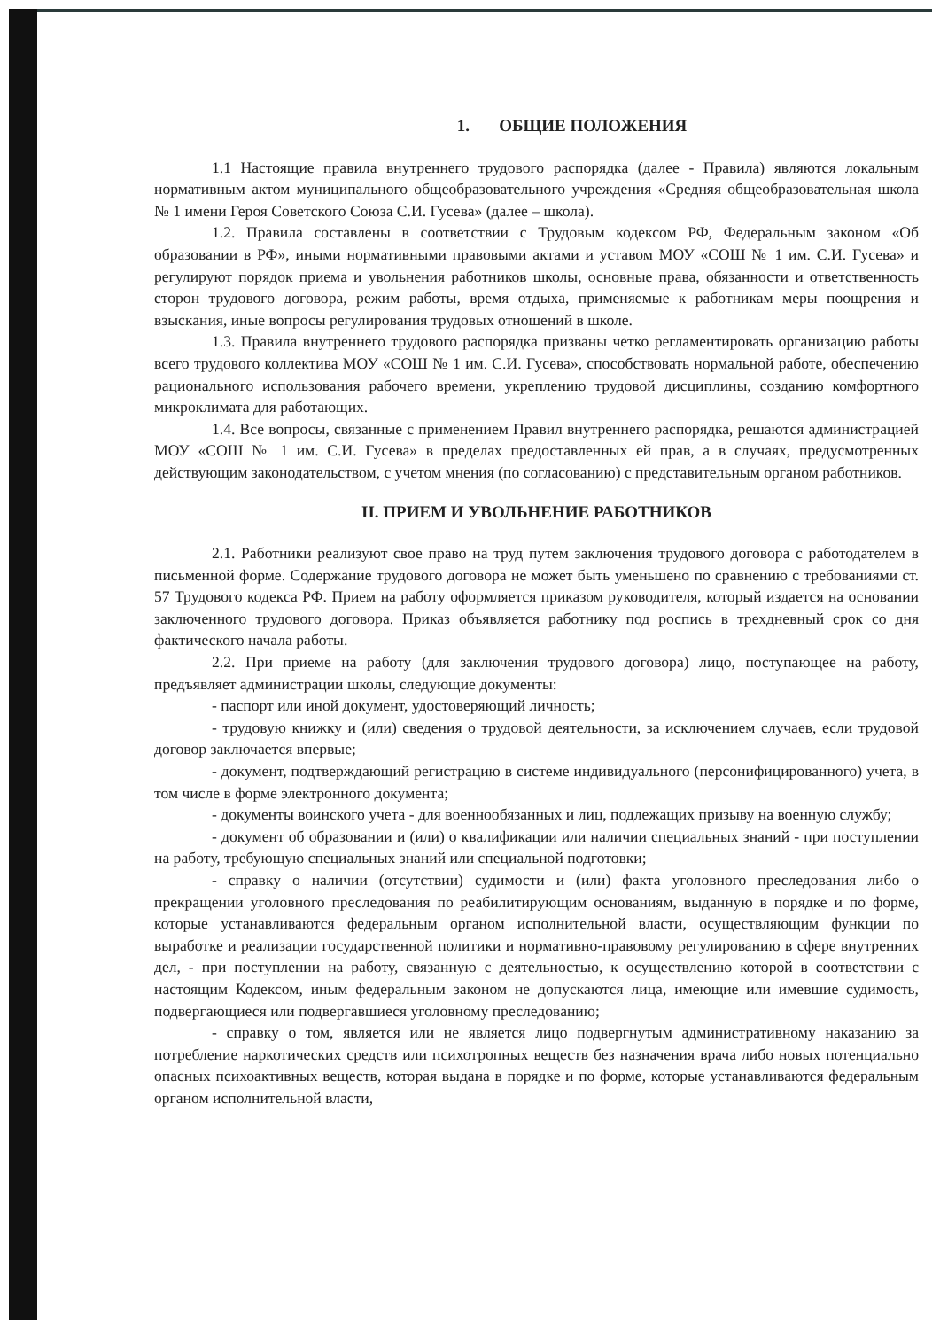1. ОБЩИЕ ПОЛОЖЕНИЯ
1.1 Настоящие правила внутреннего трудового распорядка (далее - Правила) являются локальным нормативным актом муниципального общеобразовательного учреждения «Средняя общеобразовательная школа № 1 имени Героя Советского Союза С.И. Гусева» (далее – школа).
1.2. Правила составлены в соответствии с Трудовым кодексом РФ, Федеральным законом «Об образовании в РФ», иными нормативными правовыми актами и уставом МОУ «СОШ № 1 им. С.И. Гусева» и регулируют порядок приема и увольнения работников школы, основные права, обязанности и ответственность сторон трудового договора, режим работы, время отдыха, применяемые к работникам меры поощрения и взыскания, иные вопросы регулирования трудовых отношений в школе.
1.3. Правила внутреннего трудового распорядка призваны четко регламентировать организацию работы всего трудового коллектива МОУ «СОШ № 1 им. С.И. Гусева», способствовать нормальной работе, обеспечению рационального использования рабочего времени, укреплению трудовой дисциплины, созданию комфортного микроклимата для работающих.
1.4. Все вопросы, связанные с применением Правил внутреннего распорядка, решаются администрацией МОУ «СОШ № 1 им. С.И. Гусева» в пределах предоставленных ей прав, а в случаях, предусмотренных действующим законодательством, с учетом мнения (по согласованию) с представительным органом работников.
II. ПРИЕМ И УВОЛЬНЕНИЕ РАБОТНИКОВ
2.1. Работники реализуют свое право на труд путем заключения трудового договора с работодателем в письменной форме. Содержание трудового договора не может быть уменьшено по сравнению с требованиями ст. 57 Трудового кодекса РФ. Прием на работу оформляется приказом руководителя, который издается на основании заключенного трудового договора. Приказ объявляется работнику под роспись в трехдневный срок со дня фактического начала работы.
2.2. При приеме на работу (для заключения трудового договора) лицо, поступающее на работу, предъявляет администрации школы, следующие документы:
- паспорт или иной документ, удостоверяющий личность;
- трудовую книжку и (или) сведения о трудовой деятельности, за исключением случаев, если трудовой договор заключается впервые;
- документ, подтверждающий регистрацию в системе индивидуального (персонифицированного) учета, в том числе в форме электронного документа;
- документы воинского учета - для военнообязанных и лиц, подлежащих призыву на военную службу;
- документ об образовании и (или) о квалификации или наличии специальных знаний - при поступлении на работу, требующую специальных знаний или специальной подготовки;
- справку о наличии (отсутствии) судимости и (или) факта уголовного преследования либо о прекращении уголовного преследования по реабилитирующим основаниям, выданную в порядке и по форме, которые устанавливаются федеральным органом исполнительной власти, осуществляющим функции по выработке и реализации государственной политики и нормативно-правовому регулированию в сфере внутренних дел, - при поступлении на работу, связанную с деятельностью, к осуществлению которой в соответствии с настоящим Кодексом, иным федеральным законом не допускаются лица, имеющие или имевшие судимость, подвергающиеся или подвергавшиеся уголовному преследованию;
- справку о том, является или не является лицо подвергнутым административному наказанию за потребление наркотических средств или психотропных веществ без назначения врача либо новых потенциально опасных психоактивных веществ, которая выдана в порядке и по форме, которые устанавливаются федеральным органом исполнительной власти,